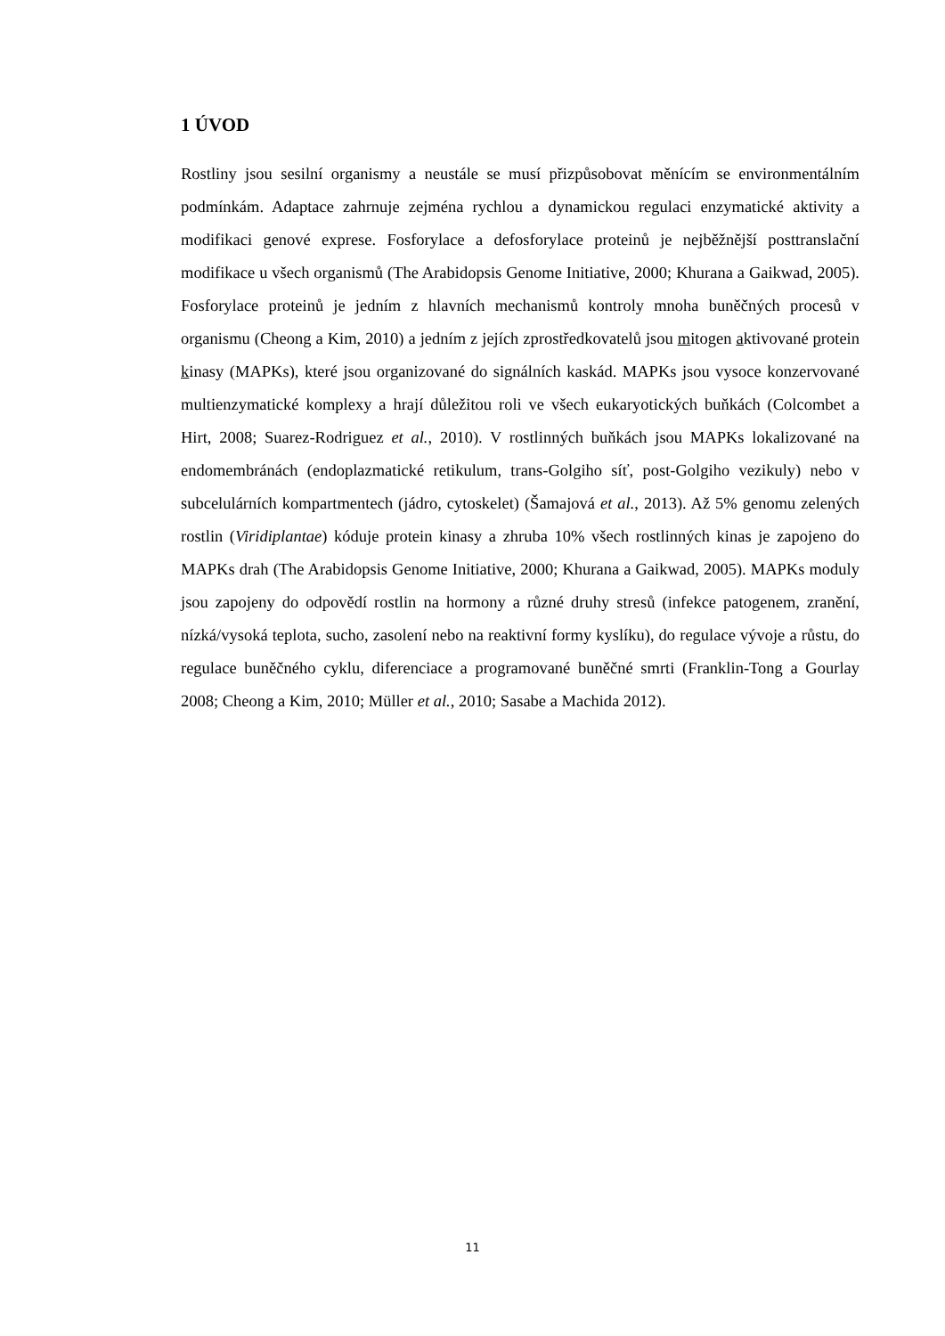1 ÚVOD
Rostliny jsou sesilní organismy a neustále se musí přizpůsobovat měnícím se environmentálním podmínkám. Adaptace zahrnuje zejména rychlou a dynamickou regulaci enzymatické aktivity a modifikaci genové exprese. Fosforylace a defosforylace proteinů je nejběžnější posttranslační modifikace u všech organismů (The Arabidopsis Genome Initiative, 2000; Khurana a Gaikwad, 2005). Fosforylace proteinů je jedním z hlavních mechanismů kontroly mnoha buněčných procesů v organismu (Cheong a Kim, 2010) a jedním z jejích zprostředkovatelů jsou mitogen aktivované protein kinasy (MAPKs), které jsou organizované do signálních kaskád. MAPKs jsou vysoce konzervované multienzymatické komplexy a hrají důležitou roli ve všech eukaryotických buňkách (Colcombet a Hirt, 2008; Suarez-Rodriguez et al., 2010). V rostlinných buňkách jsou MAPKs lokalizované na endomembránách (endoplazmatické retikulum, trans-Golgiho síť, post-Golgiho vezikuly) nebo v subcelulárních kompartmentech (jádro, cytoskelet) (Šamajová et al., 2013). Až 5% genomu zelených rostlin (Viridiplantae) kóduje protein kinasy a zhruba 10% všech rostlinných kinas je zapojeno do MAPKs drah (The Arabidopsis Genome Initiative, 2000; Khurana a Gaikwad, 2005). MAPKs moduly jsou zapojeny do odpovědí rostlin na hormony a různé druhy stresů (infekce patogenem, zranění, nízká/vysoká teplota, sucho, zasolení nebo na reaktivní formy kyslíku), do regulace vývoje a růstu, do regulace buněčného cyklu, diferenciace a programované buněčné smrti (Franklin-Tong a Gourlay 2008; Cheong a Kim, 2010; Müller et al., 2010; Sasabe a Machida 2012).
11